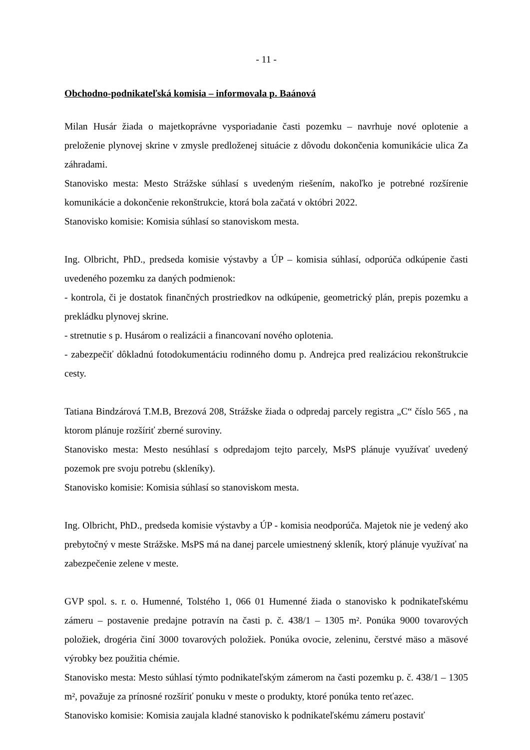- 11 -
Obchodno-podnikateľská komisia – informovala p. Baánová
Milan Husár žiada o majetkoprávne vysporiadanie časti pozemku – navrhuje nové oplotenie a preloženie plynovej skrine v zmysle predloženej situácie z dôvodu dokončenia komunikácie ulica Za záhradami.
Stanovisko mesta: Mesto Strážske súhlasí s uvedeným riešením, nakoľko je potrebné rozšírenie komunikácie a dokončenie rekonštrukcie, ktorá bola začatá v októbri 2022.
Stanovisko komisie: Komisia súhlasí so stanoviskom mesta.
Ing. Olbricht, PhD., predseda komisie výstavby a ÚP – komisia súhlasí, odporúča odkúpenie časti uvedeného pozemku za daných podmienok:
- kontrola, či je dostatok finančných prostriedkov na odkúpenie, geometrický plán, prepis pozemku a prekládku plynovej skrine.
- stretnutie s p. Husárom o realizácii a financovaní nového oplotenia.
- zabezpečiť dôkladnú fotodokumentáciu rodinného domu p. Andrejca pred realizáciou rekonštrukcie cesty.
Tatiana Bindzárová T.M.B, Brezová 208, Strážske žiada o odpredaj parcely registra „C“ číslo 565 , na ktorom plánuje rozšíriť zberné suroviny.
Stanovisko mesta: Mesto nesúhlasí s odpredajom tejto parcely, MsPS plánuje využívať uvedený pozemok pre svoju potrebu (skleníky).
Stanovisko komisie: Komisia súhlasí so stanoviskom mesta.
Ing. Olbricht, PhD., predseda komisie výstavby a ÚP - komisia neodporúča. Majetok nie je vedený ako prebytočný v meste Strážske. MsPS má na danej parcele umiestnený skleník, ktorý plánuje využívať na zabezpečenie zelene v meste.
GVP spol. s. r. o. Humenné, Tolstého 1, 066 01 Humenné žiada o stanovisko k podnikateľskému zámeru – postavenie predajne potravín na časti p. č. 438/1 – 1305 m². Ponúka 9000 tovarových položiek, drogéria činí 3000 tovarových položiek. Ponúka ovocie, zeleninu, čerstvé mäso a mäsové výrobky bez použitia chémie.
Stanovisko mesta: Mesto súhlasí týmto podnikateľským zámerom na časti pozemku p. č. 438/1 – 1305 m², považuje za prínosné rozšíriť ponuku v meste o produkty, ktoré ponúka tento reťazec.
Stanovisko komisie: Komisia zaujala kladné stanovisko k podnikateľskému zámeru postaviť